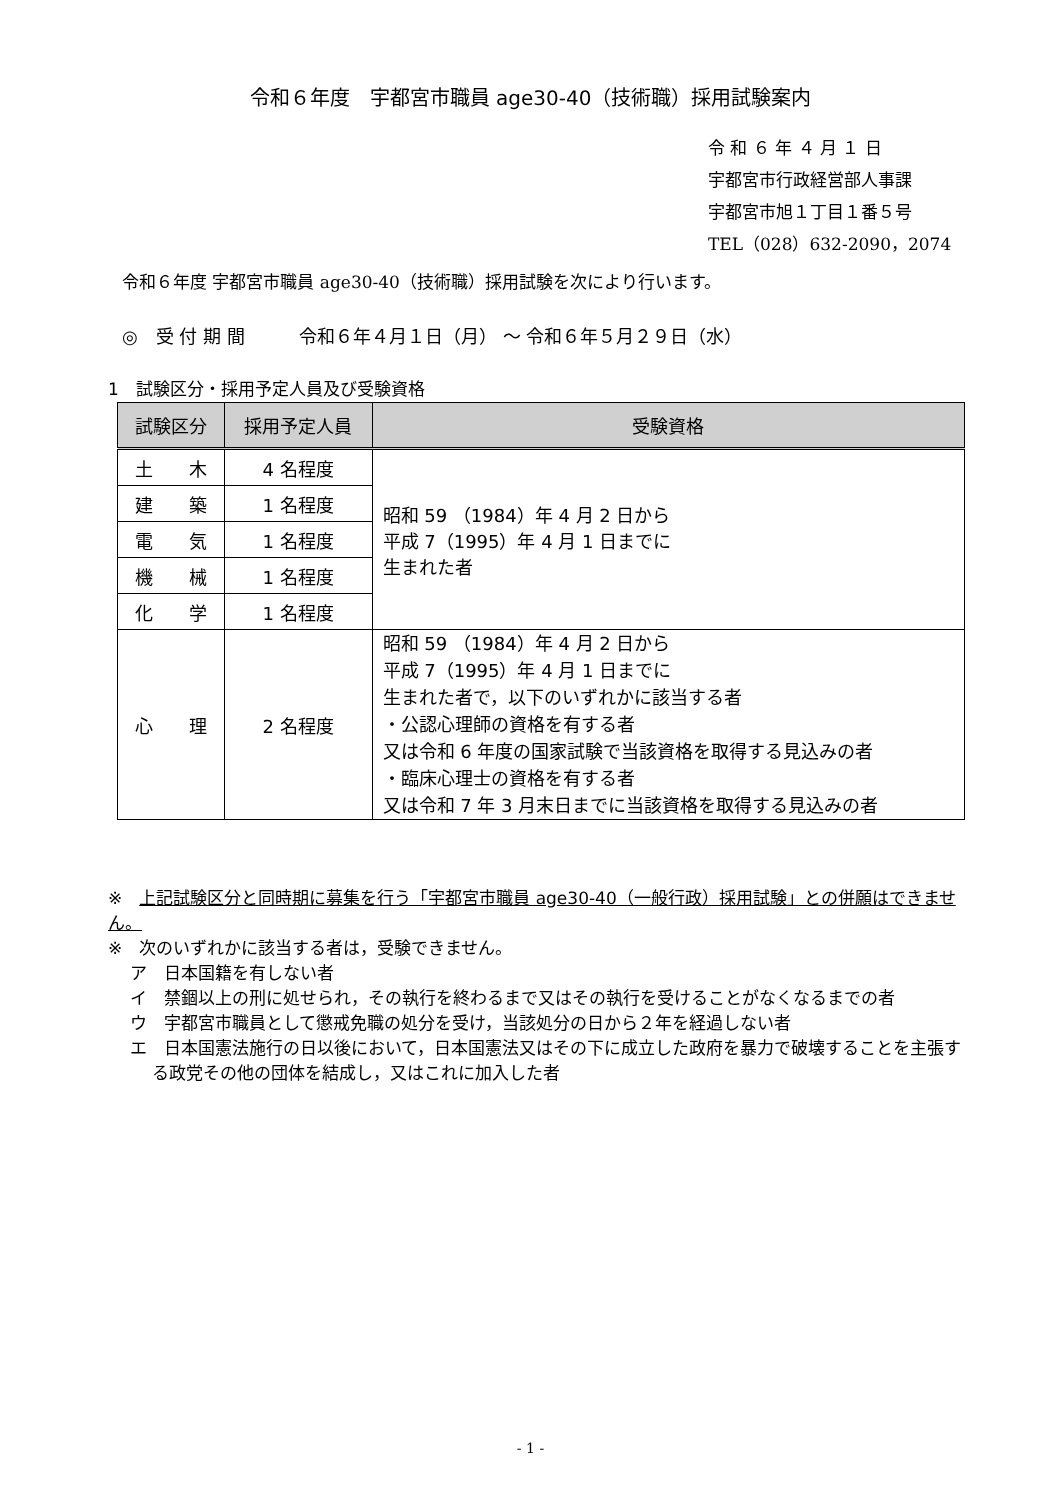令和６年度　宇都宮市職員 age30-40（技術職）採用試験案内
令 和 ６ 年 ４ 月 １ 日
宇都宮市行政経営部人事課
宇都宮市旭１丁目１番５号
TEL（028）632-2090，2074
令和６年度 宇都宮市職員 age30-40（技術職）採用試験を次により行います。
◎　受 付 期 間　　　令和６年４月１日（月） ～ 令和６年５月２９日（水）
1　試験区分・採用予定人員及び受験資格
| 試験区分 | 採用予定人員 | 受験資格 |
| --- | --- | --- |
| 土 木 | 4 名程度 | 昭和 59 （1984）年 4 月 2 日から 平成 7（1995）年 4 月 1 日までに 生まれた者 |
| 建 築 | 1 名程度 | |
| 電 気 | 1 名程度 | |
| 機 械 | 1 名程度 | |
| 化 学 | 1 名程度 | |
| 心 理 | 2 名程度 | 昭和 59 （1984）年 4 月 2 日から 平成 7（1995）年 4 月 1 日までに 生まれた者で，以下のいずれかに該当する者 ・公認心理師の資格を有する者 又は令和 6 年度の国家試験で当該資格を取得する見込みの者 ・臨床心理士の資格を有する者 又は令和 7 年 3 月末日までに当該資格を取得する見込みの者 |
※　上記試験区分と同時期に募集を行う「宇都宮市職員 age30-40（一般行政）採用試験」との併願はできません。
※　次のいずれかに該当する者は，受験できません。
ア　日本国籍を有しない者
イ　禁錮以上の刑に処せられ，その執行を終わるまで又はその執行を受けることがなくなるまでの者
ウ　宇都宮市職員として懲戒免職の処分を受け，当該処分の日から２年を経過しない者
エ　日本国憲法施行の日以後において，日本国憲法又はその下に成立した政府を暴力で破壊することを主張する政党その他の団体を結成し，又はこれに加入した者
- 1 -